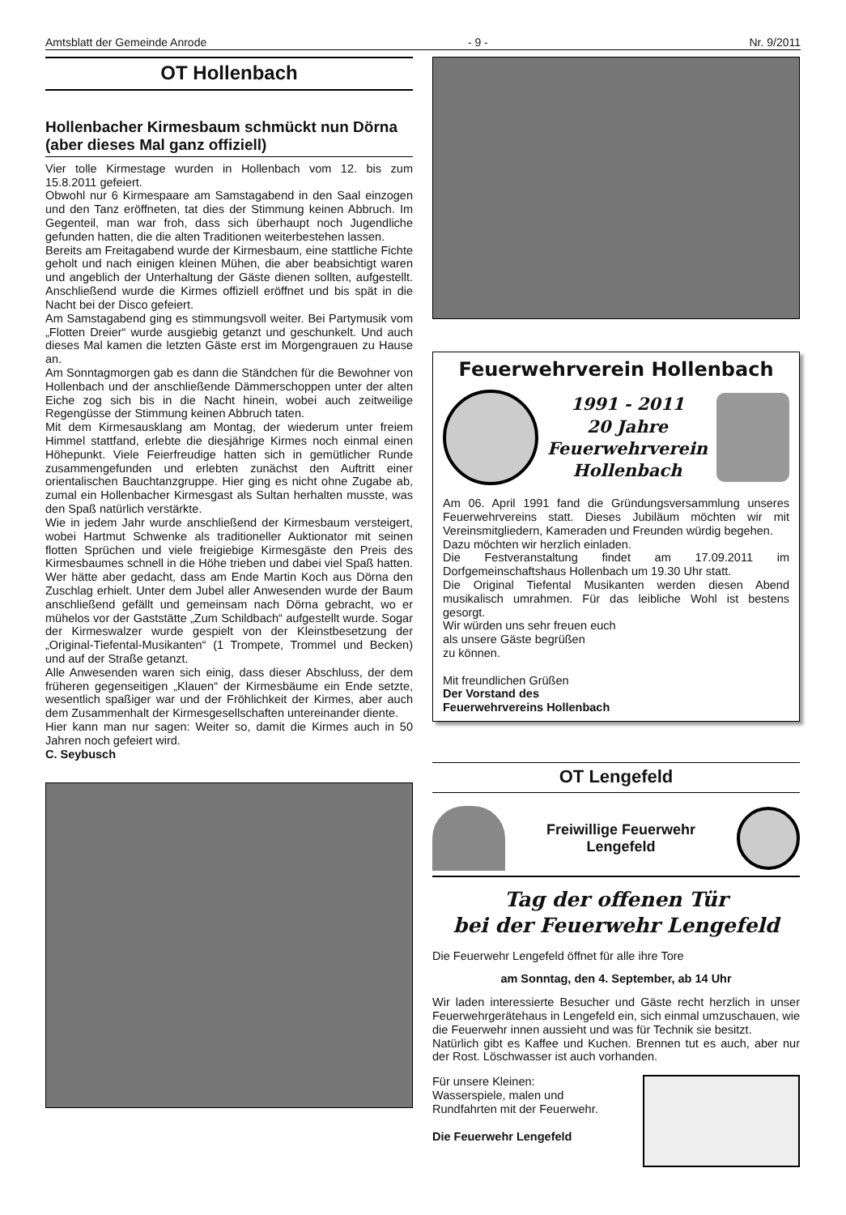Amtsblatt der Gemeinde Anrode - 9 - Nr. 9/2011
OT Hollenbach
Hollenbacher Kirmesbaum schmückt nun Dörna (aber dieses Mal ganz offiziell)
Vier tolle Kirmestage wurden in Hollenbach vom 12. bis zum 15.8.2011 gefeiert.
Obwohl nur 6 Kirmespaare am Samstagabend in den Saal einzogen und den Tanz eröffneten, tat dies der Stimmung keinen Abbruch. Im Gegenteil, man war froh, dass sich überhaupt noch Jugendliche gefunden hatten, die die alten Traditionen weiterbestehen lassen.
Bereits am Freitagabend wurde der Kirmesbaum, eine stattliche Fichte geholt und nach einigen kleinen Mühen, die aber beabsichtigt waren und angeblich der Unterhaltung der Gäste dienen sollten, aufgestellt. Anschließend wurde die Kirmes offiziell eröffnet und bis spät in die Nacht bei der Disco gefeiert.
Am Samstagabend ging es stimmungsvoll weiter. Bei Partymusik vom „Flotten Dreier“ wurde ausgiebig getanzt und geschunkelt. Und auch dieses Mal kamen die letzten Gäste erst im Morgengrauen zu Hause an.
Am Sonntagmorgen gab es dann die Ständchen für die Bewohner von Hollenbach und der anschließende Dämmerschoppen unter der alten Eiche zog sich bis in die Nacht hinein, wobei auch zeitweilige Regengüsse der Stimmung keinen Abbruch taten.
Mit dem Kirmesausklang am Montag, der wiederum unter freiem Himmel stattfand, erlebte die diesjährige Kirmes noch einmal einen Höhepunkt. Viele Feierfreudige hatten sich in gemütlicher Runde zusammengefunden und erlebten zunächst den Auftritt einer orientalischen Bauchtanzgruppe. Hier ging es nicht ohne Zugabe ab, zumal ein Hollenbacher Kirmesgast als Sultan herhalten musste, was den Spaß natürlich verstärkte.
Wie in jedem Jahr wurde anschließend der Kirmesbaum versteigert, wobei Hartmut Schwenke als traditioneller Auktionator mit seinen flotten Sprüchen und viele freigiebige Kirmesgäste den Preis des Kirmesbaumes schnell in die Höhe trieben und dabei viel Spaß hatten. Wer hätte aber gedacht, dass am Ende Martin Koch aus Dörna den Zuschlag erhielt. Unter dem Jubel aller Anwesenden wurde der Baum anschließend gefällt und gemeinsam nach Dörna gebracht, wo er mühelos vor der Gaststätte „Zum Schildbach“ aufgestellt wurde. Sogar der Kirmeswalzer wurde gespielt von der Kleinstbesetzung der „Original-Tiefental-Musikanten“ (1 Trompete, Trommel und Becken) und auf der Straße getanzt.
Alle Anwesenden waren sich einig, dass dieser Abschluss, der dem früheren gegenseitigen „Klauen“ der Kirmesbäume ein Ende setzte, wesentlich spaßiger war und der Fröhlichkeit der Kirmes, aber auch dem Zusammenhalt der Kirmesgesellschaften untereinander diente.
Hier kann man nur sagen: Weiter so, damit die Kirmes auch in 50 Jahren noch gefeiert wird.
C. Seybusch
Feuerwehrverein Hollenbach
1991 - 2011
20 Jahre
Feuerwehrverein
Hollenbach
Am 06. April 1991 fand die Gründungsversammlung unseres Feuerwehrvereins statt. Dieses Jubiläum möchten wir mit Vereinsmitgliedern, Kameraden und Freunden würdig begehen.
Dazu möchten wir herzlich einladen.
Die Festveranstaltung findet am 17.09.2011 im Dorfgemeinschaftshaus Hollenbach um 19.30 Uhr statt.
Die Original Tiefental Musikanten werden diesen Abend musikalisch umrahmen. Für das leibliche Wohl ist bestens gesorgt.
Wir würden uns sehr freuen euch
als unsere Gäste begrüßen
zu können.
Mit freundlichen Grüßen
Der Vorstand des
Feuerwehrvereins Hollenbach
OT Lengefeld
Freiwillige Feuerwehr
Lengefeld
Tag der offenen Tür
bei der Feuerwehr Lengefeld
Die Feuerwehr Lengefeld öffnet für alle ihre Tore
am Sonntag, den 4. September, ab 14 Uhr
Wir laden interessierte Besucher und Gäste recht herzlich in unser Feuerwehrgerätehaus in Lengefeld ein, sich einmal umzuschauen, wie die Feuerwehr innen aussieht und was für Technik sie besitzt.
Natürlich gibt es Kaffee und Kuchen. Brennen tut es auch, aber nur der Rost. Löschwasser ist auch vorhanden.
Für unsere Kleinen:
Wasserspiele, malen und
Rundfahrten mit der Feuerwehr.
Die Feuerwehr Lengefeld